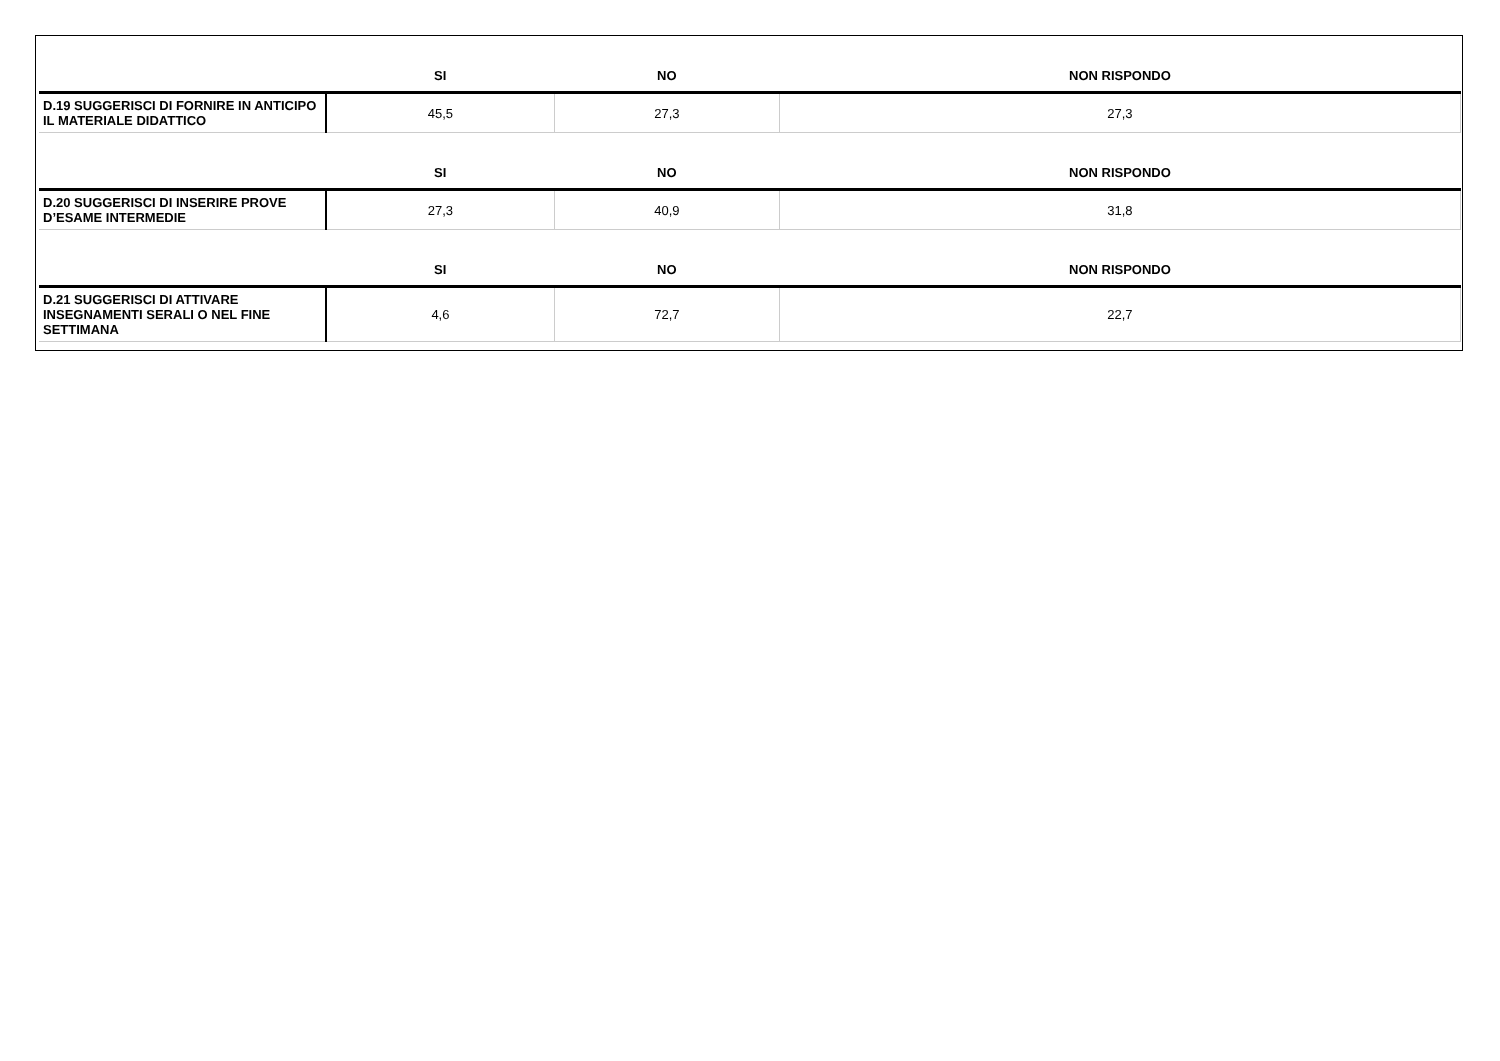| | SI | NO | NON RISPONDO |
| --- | --- | --- | --- |
| D.19 SUGGERISCI DI FORNIRE IN ANTICIPO IL MATERIALE DIDATTICO | 45,5 | 27,3 | 27,3 |
| | SI | NO | NON RISPONDO |
| D.20 SUGGERISCI DI INSERIRE PROVE D’ESAME INTERMEDIE | 27,3 | 40,9 | 31,8 |
| | SI | NO | NON RISPONDO |
| D.21 SUGGERISCI DI ATTIVARE INSEGNAMENTI SERALI O NEL FINE SETTIMANA | 4,6 | 72,7 | 22,7 |